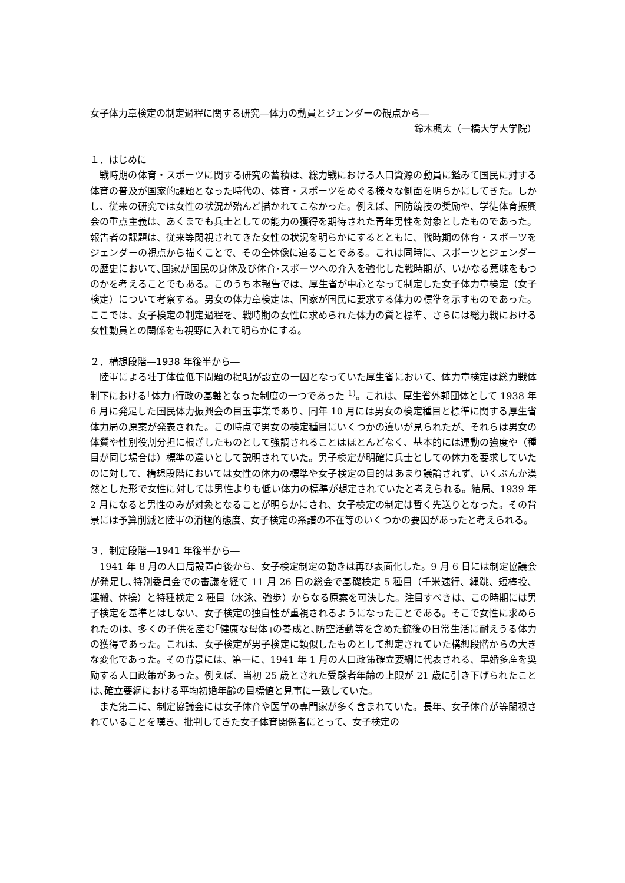女子体力章検定の制定過程に関する研究―体力の動員とジェンダーの観点から―
鈴木楓太（一橋大学大学院）
１．はじめに
戦時期の体育・スポーツに関する研究の蓄積は、総力戦における人口資源の動員に鑑みて国民に対する体育の普及が国家的課題となった時代の、体育・スポーツをめぐる様々な側面を明らかにしてきた。しかし、従来の研究では女性の状況が殆んど描かれてこなかった。例えば、国防競技の奨励や、学徒体育振興会の重点主義は、あくまでも兵士としての能力の獲得を期待された青年男性を対象としたものであった。報告者の課題は、従来等閑視されてきた女性の状況を明らかにするとともに、戦時期の体育・スポーツをジェンダーの視点から描くことで、その全体像に迫ることである。これは同時に、スポーツとジェンダーの歴史において､国家が国民の身体及び体育･スポーツへの介入を強化した戦時期が、いかなる意味をもつのかを考えることでもある。このうち本報告では、厚生省が中心となって制定した女子体力章検定（女子検定）について考察する。男女の体力章検定は、国家が国民に要求する体力の標準を示すものであった。ここでは、女子検定の制定過程を、戦時期の女性に求められた体力の質と標準、さらには総力戦における女性動員との関係をも視野に入れて明らかにする。
２．構想段階―1938 年後半から―
陸軍による壮丁体位低下問題の提唱が設立の一因となっていた厚生省において、体力章検定は総力戦体制下における｢体力｣行政の基軸となった制度の一つであった <sup>1)</sup>。これは、厚生省外郭団体として 1938 年 6 月に発足した国民体力振興会の目玉事業であり、同年 10 月には男女の検定種目と標準に関する厚生省体力局の原案が発表された。この時点で男女の検定種目にいくつかの違いが見られたが、それらは男女の体質や性別役割分担に根ざしたものとして強調されることはほとんどなく、基本的には運動の強度や（種目が同じ場合は）標準の違いとして説明されていた。男子検定が明確に兵士としての体力を要求していたのに対して、構想段階においては女性の体力の標準や女子検定の目的はあまり議論されず、いくぶんか漠然とした形で女性に対しては男性よりも低い体力の標準が想定されていたと考えられる。結局、1939 年 2 月になると男性のみが対象となることが明らかにされ、女子検定の制定は暫く先送りとなった。その背景には予算削減と陸軍の消極的態度、女子検定の系譜の不在等のいくつかの要因があったと考えられる。
３．制定段階―1941 年後半から―
1941 年 8 月の人口局設置直後から、女子検定制定の動きは再び表面化した。9 月 6 日には制定協議会が発足し､特別委員会での審議を経て 11 月 26 日の総会で基礎検定 5 種目（千米速行、縄跳、短棒投、運搬、体操）と特種検定 2 種目（水泳、強歩）からなる原案を可決した。注目すべきは、この時期には男子検定を基準とはしない、女子検定の独自性が重視されるようになったことである。そこで女性に求められたのは、多くの子供を産む｢健康な母体｣の養成と､防空活動等を含めた銃後の日常生活に耐えうる体力の獲得であった。これは、女子検定が男子検定に類似したものとして想定されていた構想段階からの大きな変化であった。その背景には、第一に、1941 年 1 月の人口政策確立要綱に代表される、早婚多産を奨励する人口政策があった。例えば、当初 25 歳とされた受験者年齢の上限が 21 歳に引き下げられたことは､確立要綱における平均初婚年齢の目標値と見事に一致していた。
また第二に、制定協議会には女子体育や医学の専門家が多く含まれていた。長年、女子体育が等閑視されていることを嘆き、批判してきた女子体育関係者にとって、女子検定の